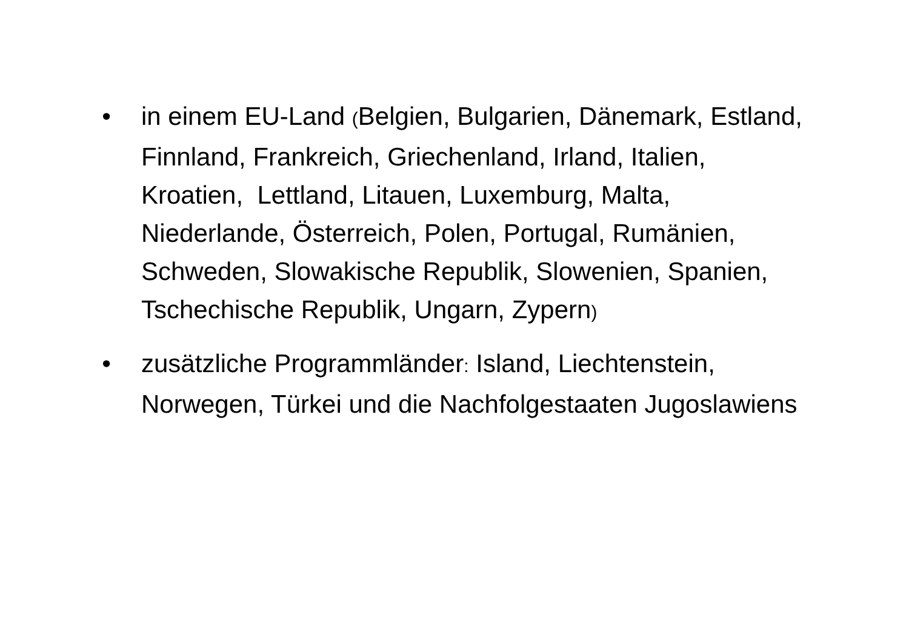• in einem EU-Land (Belgien, Bulgarien, Dänemark, Estland, Finnland, Frankreich, Griechenland, Irland, Italien, Kroatien, Lettland, Litauen, Luxemburg, Malta, Niederlande, Österreich, Polen, Portugal, Rumänien, Schweden, Slowakische Republik, Slowenien, Spanien, Tschechische Republik, Ungarn, Zypern)
• zusätzliche Programmländer: Island, Liechtenstein, Norwegen, Türkei und die Nachfolgestaaten Jugoslawiens